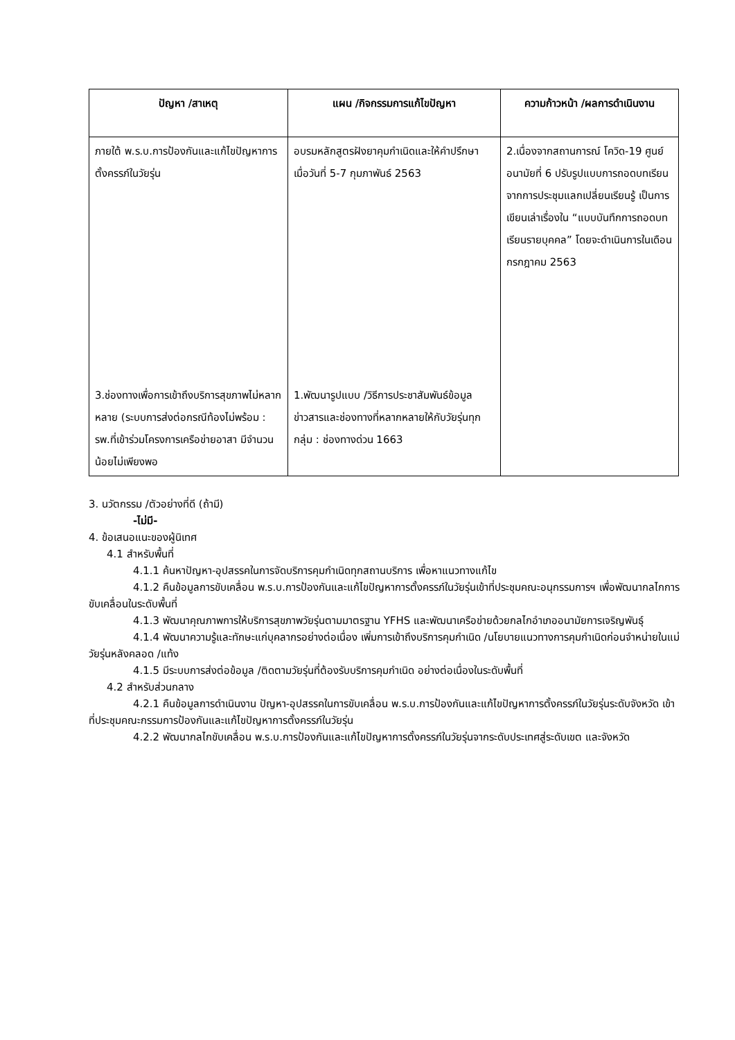| ปัญหา /สาเหตุ | แผน /กิจกรรมการแก้ไขปัญหา | ความก้าวหน้า /ผลการดำเนินงาน |
| --- | --- | --- |
| ภายใต้ พ.ร.บ.การป้องกันและแก้ไขปัญหาการตั้งครรภ์ในวัยรุ่น 3.ช่องทางเพื่อการเข้าถึงบริการสุขภาพไม่หลากหลาย (ระบบการส่งต่อกรณีท้องไม่พร้อม : รพ.ที่เข้าร่วมโครงการเครือข่ายอาสา มีจำนวนน้อยไม่เพียงพอ | อบรมหลักสูตรฝังยาคุมกำเนิดและให้คำปรึกษา เมื่อวันที่ 5-7 กุมภาพันธ์ 2563 1.พัฒนารูปแบบ /วิธีการประชาสัมพันธ์ข้อมูลข่าวสารและช่องทางที่หลากหลายให้กับวัยรุ่นทุกกลุ่ม : ช่องทางด่วน 1663 | 2.เนื่องจากสถานการณ์ โควิด-19 ศูนย์อนามัยที่ 6 ปรับรูปแบบการถอดบทเรียนจากการประชุมแลกเปลี่ยนเรียนรู้ เป็นการเขียนเล่าเรื่องใน “แบบบันทึกการถอดบทเรียนรายบุคคล” โดยจะดำเนินการในเดือนกรกฎาคม 2563 |
3. นวัตกรรม /ตัวอย่างที่ดี (ถ้ามี)
-ไม่มี-
4. ข้อเสนอแนะของผู้นิเทศ
4.1 สำหรับพื้นที่
4.1.1 ค้นหาปัญหา-อุปสรรคในการจัดบริการคุมกำเนิดทุกสถานบริการ เพื่อหาแนวทางแก้ไข
4.1.2 คืนข้อมูลการขับเคลื่อน พ.ร.บ.การป้องกันและแก้ไขปัญหาการตั้งครรภ์ในวัยรุ่นเข้าที่ประชุมคณะอนุกรรมการฯ เพื่อพัฒนากลไกการขับเคลื่อนในระดับพื้นที่
4.1.3 พัฒนาคุณภาพการให้บริการสุขภาพวัยรุ่นตามมาตรฐาน YFHS และพัฒนาเครือข่ายด้วยกลไกอำเภออนามัยการเจริญพันธุ์
4.1.4 พัฒนาความรู้และทักษะแก่บุคลากรอย่างต่อเนื่อง เพิ่มการเข้าถึงบริการคุมกำเนิด /นโยบายแนวทางการคุมกำเนิดก่อนจำหน่ายในแม่วัยรุ่นหลังคลอด /แท้ง
4.1.5 มีระบบการส่งต่อข้อมูล /ติดตามวัยรุ่นที่ต้องรับบริการคุมกำเนิด อย่างต่อเนื่องในระดับพื้นที่
4.2 สำหรับส่วนกลาง
4.2.1 คืนข้อมูลการดำเนินงาน ปัญหา-อุปสรรคในการขับเคลื่อน พ.ร.บ.การป้องกันและแก้ไขปัญหาการตั้งครรภ์ในวัยรุ่นระดับจังหวัด เข้าที่ประชุมคณะกรรมการป้องกันและแก้ไขปัญหาการตั้งครรภ์ในวัยรุ่น
4.2.2 พัฒนากลไกขับเคลื่อน พ.ร.บ.การป้องกันและแก้ไขปัญหาการตั้งครรภ์ในวัยรุ่นจากระดับประเทศสู่ระดับเขต และจังหวัด